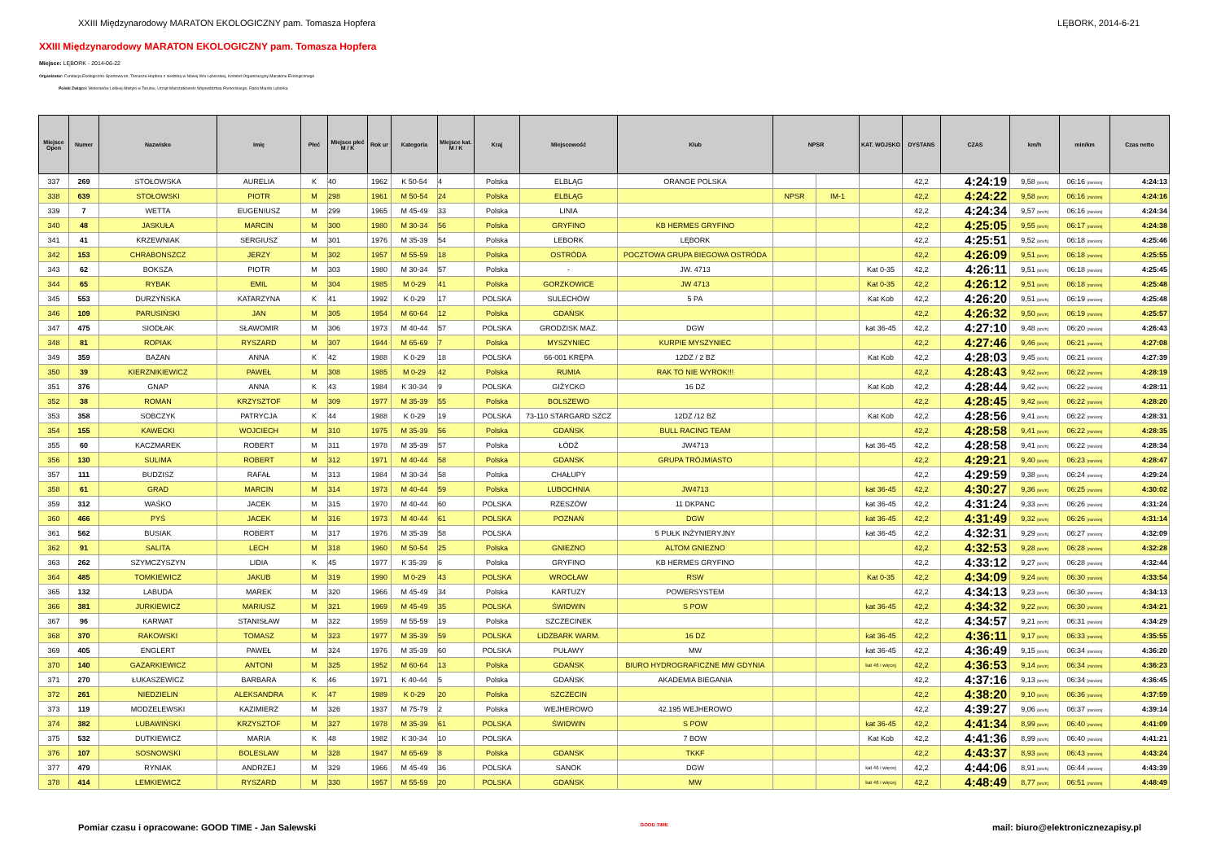XXIII Międzynarodowy MARATON EKOLOGICZNY pam. Tomasza Hopfera LĘBORK, 2014-6-21
XXIII Międzynarodowy MARATON EKOLOGICZNY pam. Tomasza Hopfera
Miejsce: LĘBORK - 2014-06-22
Organizator: Fundacja Ekologiczno-Sportowa im. Tomasza Hopfera z siedzibą w Nowej Wsi Lęborskiej, Komitet Organizacyjny Maratonu Ekologicznego
Polski Związek Weteranów Lekkiej Atletyki w Toruniu, Urząd Marszałkowski Województwa Pomorskiego, Rada Miasta Lęborka
| Miejsce Open | Numer | Nazwisko | Imię | Płeć | Miejsce płeć M / K | Rok ur | Kategoria | Miejsce kat. M / K | Kraj | Miejscowość | Klub | NPSR | | KAT. WOJSKO | DYSTANS | CZAS | km/h | min/km | Czas netto |
| --- | --- | --- | --- | --- | --- | --- | --- | --- | --- | --- | --- | --- | --- | --- | --- | --- | --- | --- | --- |
| 337 | 269 | STOŁOWSKA | AURELIA | K | 40 | 1962 | K 50-54 | 4 | Polska | ELBLĄG | ORANGE POLSKA | | | | 42,2 | 4:24:19 | 9,58 [km/h] | 06:16 [min/km] | 4:24:13 |
| 338 | 639 | STOŁOWSKI | PIOTR | M | 298 | 1961 | M 50-54 | 24 | Polska | ELBLĄG | | NPSR | IM-1 | | 42,2 | 4:24:22 | 9,58 [km/h] | 06:16 [min/km] | 4:24:16 |
| 339 | 7 | WETTA | EUGENIUSZ | M | 299 | 1965 | M 45-49 | 33 | Polska | LINIA | | | | | 42,2 | 4:24:34 | 9,57 [km/h] | 06:16 [min/km] | 4:24:34 |
| 340 | 48 | JASKUŁA | MARCIN | M | 300 | 1980 | M 30-34 | 56 | Polska | GRYFINO | KB HERMES GRYFINO | | | | 42,2 | 4:25:05 | 9,55 [km/h] | 06:17 [min/km] | 4:24:38 |
| 341 | 41 | KRZEWNIAK | SERGIUSZ | M | 301 | 1976 | M 35-39 | 54 | Polska | LEBORK | LĘBORK | | | | 42,2 | 4:25:51 | 9,52 [km/h] | 06:18 [min/km] | 4:25:46 |
| 342 | 153 | CHRABONSZCZ | JERZY | M | 302 | 1957 | M 55-59 | 18 | Polska | OSTRÓDA | POCZTOWA GRUPA BIEGOWA OSTRÓDA | | | | 42,2 | 4:26:09 | 9,51 [km/h] | 06:18 [min/km] | 4:25:55 |
| 343 | 62 | BOKSZA | PIOTR | M | 303 | 1980 | M 30-34 | 57 | Polska | - | JW. 4713 | | | Kat 0-35 | 42,2 | 4:26:11 | 9,51 [km/h] | 06:18 [min/km] | 4:25:45 |
| 344 | 65 | RYBAK | EMIL | M | 304 | 1985 | M 0-29 | 41 | Polska | GORZKOWICE | JW 4713 | | | Kat 0-35 | 42,2 | 4:26:12 | 9,51 [km/h] | 06:18 [min/km] | 4:25:48 |
| 345 | 553 | DURZYŃSKA | KATARZYNA | K | 41 | 1992 | K 0-29 | 17 | POLSKA | SULECHÓW | 5 PA | | | Kat Kob | 42,2 | 4:26:20 | 9,51 [km/h] | 06:19 [min/km] | 4:25:48 |
| 346 | 109 | PARUSIŃSKI | JAN | M | 305 | 1954 | M 60-64 | 12 | Polska | GDAŃSK | | | | | 42,2 | 4:26:32 | 9,50 [km/h] | 06:19 [min/km] | 4:25:57 |
| 347 | 475 | SIODŁAK | SŁAWOMIR | M | 306 | 1973 | M 40-44 | 57 | POLSKA | GRODZISK MAZ. | DGW | | | kat 36-45 | 42,2 | 4:27:10 | 9,48 [km/h] | 06:20 [min/km] | 4:26:43 |
| 348 | 81 | ROPIAK | RYSZARD | M | 307 | 1944 | M 65-69 | 7 | Polska | MYSZYNIEC | KURPIE MYSZYNIEC | | | | 42,2 | 4:27:46 | 9,46 [km/h] | 06:21 [min/km] | 4:27:08 |
| 349 | 359 | BAZAN | ANNA | K | 42 | 1988 | K 0-29 | 18 | POLSKA | 66-001 KRĘPA | 12DZ / 2 BZ | | | Kat Kob | 42,2 | 4:28:03 | 9,45 [km/h] | 06:21 [min/km] | 4:27:39 |
| 350 | 39 | KIERZNIKIEWICZ | PAWEŁ | M | 308 | 1985 | M 0-29 | 42 | Polska | RUMIA | RAK TO NIE WYROK!!! | | | | 42,2 | 4:28:43 | 9,42 [km/h] | 06:22 [min/km] | 4:28:19 |
| 351 | 376 | GNAP | ANNA | K | 43 | 1984 | K 30-34 | 9 | POLSKA | GIŻYCKO | 16 DZ | | | Kat Kob | 42,2 | 4:28:44 | 9,42 [km/h] | 06:22 [min/km] | 4:28:11 |
| 352 | 38 | ROMAN | KRZYSZTOF | M | 309 | 1977 | M 35-39 | 55 | Polska | BOLSZEWO | | | | | 42,2 | 4:28:45 | 9,42 [km/h] | 06:22 [min/km] | 4:28:20 |
| 353 | 358 | SOBCZYK | PATRYCJA | K | 44 | 1988 | K 0-29 | 19 | POLSKA | 73-110 STARGARD SZCZ | 12DZ /12 BZ | | | Kat Kob | 42,2 | 4:28:56 | 9,41 [km/h] | 06:22 [min/km] | 4:28:31 |
| 354 | 155 | KAWECKI | WOJCIECH | M | 310 | 1975 | M 35-39 | 56 | Polska | GDAŃSK | BULL RACING TEAM | | | | 42,2 | 4:28:58 | 9,41 [km/h] | 06:22 [min/km] | 4:28:35 |
| 355 | 60 | KACZMAREK | ROBERT | M | 311 | 1978 | M 35-39 | 57 | Polska | ŁÓDŹ | JW4713 | | | kat 36-45 | 42,2 | 4:28:58 | 9,41 [km/h] | 06:22 [min/km] | 4:28:34 |
| 356 | 130 | SULIMA | ROBERT | M | 312 | 1971 | M 40-44 | 58 | Polska | GDANSK | GRUPA TRÓJMIASTO | | | | 42,2 | 4:29:21 | 9,40 [km/h] | 06:23 [min/km] | 4:28:47 |
| 357 | 111 | BUDZISZ | RAFAŁ | M | 313 | 1984 | M 30-34 | 58 | Polska | CHAŁUPY | | | | | 42,2 | 4:29:59 | 9,38 [km/h] | 06:24 [min/km] | 4:29:24 |
| 358 | 61 | GRAD | MARCIN | M | 314 | 1973 | M 40-44 | 59 | Polska | LUBOCHNIA | JW4713 | | | kat 36-45 | 42,2 | 4:30:27 | 9,36 [km/h] | 06:25 [min/km] | 4:30:02 |
| 359 | 312 | WAŚKO | JACEK | M | 315 | 1970 | M 40-44 | 60 | POLSKA | RZESZÓW | 11 DKPANC | | | kat 36-45 | 42,2 | 4:31:24 | 9,33 [km/h] | 06:26 [min/km] | 4:31:24 |
| 360 | 466 | PYŚ | JACEK | M | 316 | 1973 | M 40-44 | 61 | POLSKA | POZNAŃ | DGW | | | kat 36-45 | 42,2 | 4:31:49 | 9,32 [km/h] | 06:26 [min/km] | 4:31:14 |
| 361 | 562 | BUSIAK | ROBERT | M | 317 | 1976 | M 35-39 | 58 | POLSKA | | 5 PUŁK INŻYNIERYJNY | | | kat 36-45 | 42,2 | 4:32:31 | 9,29 [km/h] | 06:27 [min/km] | 4:32:09 |
| 362 | 91 | SALITA | LECH | M | 318 | 1960 | M 50-54 | 25 | Polska | GNIEZNO | ALTOM GNIEZNO | | | | 42,2 | 4:32:53 | 9,28 [km/h] | 06:28 [min/km] | 4:32:28 |
| 363 | 262 | SZYMCZYSZYN | LIDIA | K | 45 | 1977 | K 35-39 | 6 | Polska | GRYFINO | KB HERMES GRYFINO | | | | 42,2 | 4:33:12 | 9,27 [km/h] | 06:28 [min/km] | 4:32:44 |
| 364 | 485 | TOMKIEWICZ | JAKUB | M | 319 | 1990 | M 0-29 | 43 | POLSKA | WROCŁAW | RSW | | | Kat 0-35 | 42,2 | 4:34:09 | 9,24 [km/h] | 06:30 [min/km] | 4:33:54 |
| 365 | 132 | LABUDA | MAREK | M | 320 | 1966 | M 45-49 | 34 | Polska | KARTUZY | POWERSYSTEM | | | | 42,2 | 4:34:13 | 9,23 [km/h] | 06:30 [min/km] | 4:34:13 |
| 366 | 381 | JURKIEWICZ | MARIUSZ | M | 321 | 1969 | M 45-49 | 35 | POLSKA | ŚWIDWIN | S POW | | | kat 36-45 | 42,2 | 4:34:32 | 9,22 [km/h] | 06:30 [min/km] | 4:34:21 |
| 367 | 96 | KARWAT | STANISŁAW | M | 322 | 1959 | M 55-59 | 19 | Polska | SZCZECINEK | | | | | 42,2 | 4:34:57 | 9,21 [km/h] | 06:31 [min/km] | 4:34:29 |
| 368 | 370 | RAKOWSKI | TOMASZ | M | 323 | 1977 | M 35-39 | 59 | POLSKA | LIDZBARK WARM. | 16 DZ | | | kat 36-45 | 42,2 | 4:36:11 | 9,17 [km/h] | 06:33 [min/km] | 4:35:55 |
| 369 | 405 | ENGLERT | PAWEŁ | M | 324 | 1976 | M 35-39 | 60 | POLSKA | PUŁAWY | MW | | | kat 36-45 | 42,2 | 4:36:49 | 9,15 [km/h] | 06:34 [min/km] | 4:36:20 |
| 370 | 140 | GAZARKIEWICZ | ANTONI | M | 325 | 1952 | M 60-64 | 13 | Polska | GDAŃSK | BIURO HYDROGRAFICZNE MW GDYNIA | | | kat 46 i więcej | 42,2 | 4:36:53 | 9,14 [km/h] | 06:34 [min/km] | 4:36:23 |
| 371 | 270 | ŁUKASZEWICZ | BARBARA | K | 46 | 1971 | K 40-44 | 5 | Polska | GDAŃSK | AKADEMIA BIEGANIA | | | | 42,2 | 4:37:16 | 9,13 [km/h] | 06:34 [min/km] | 4:36:45 |
| 372 | 261 | NIEDZIELIN | ALEKSANDRA | K | 47 | 1989 | K 0-29 | 20 | Polska | SZCZECIN | | | | | 42,2 | 4:38:20 | 9,10 [km/h] | 06:36 [min/km] | 4:37:59 |
| 373 | 119 | MODZELEWSKI | KAZIMIERZ | M | 326 | 1937 | M 75-79 | 2 | Polska | WEJHEROWO | 42.195 WEJHEROWO | | | | 42,2 | 4:39:27 | 9,06 [km/h] | 06:37 [min/km] | 4:39:14 |
| 374 | 382 | LUBAWIŃSKI | KRZYSZTOF | M | 327 | 1978 | M 35-39 | 61 | POLSKA | ŚWIDWIN | S POW | | | kat 36-45 | 42,2 | 4:41:34 | 8,99 [km/h] | 06:40 [min/km] | 4:41:09 |
| 375 | 532 | DUTKIEWICZ | MARIA | K | 48 | 1982 | K 30-34 | 10 | POLSKA | | 7 BOW | | | Kat Kob | 42,2 | 4:41:36 | 8,99 [km/h] | 06:40 [min/km] | 4:41:21 |
| 376 | 107 | SOSNOWSKI | BOLESLAW | M | 328 | 1947 | M 65-69 | 8 | Polska | GDANSK | TKKF | | | | 42,2 | 4:43:37 | 8,93 [km/h] | 06:43 [min/km] | 4:43:24 |
| 377 | 479 | RYNIAK | ANDRZEJ | M | 329 | 1966 | M 45-49 | 36 | POLSKA | SANOK | DGW | | | kat 46 i więcej | 42,2 | 4:44:06 | 8,91 [km/h] | 06:44 [min/km] | 4:43:39 |
| 378 | 414 | LEMKIEWICZ | RYSZARD | M | 330 | 1957 | M 55-59 | 20 | POLSKA | GDAŃSK | MW | | | kat 46 i więcej | 42,2 | 4:48:49 | 8,77 [km/h] | 06:51 [min/km] | 4:48:49 |
Pomiar czasu i opracowane: GOOD TIME - Jan Salewski GOOD TIME mail: biuro@elektronicznezapisy.pl